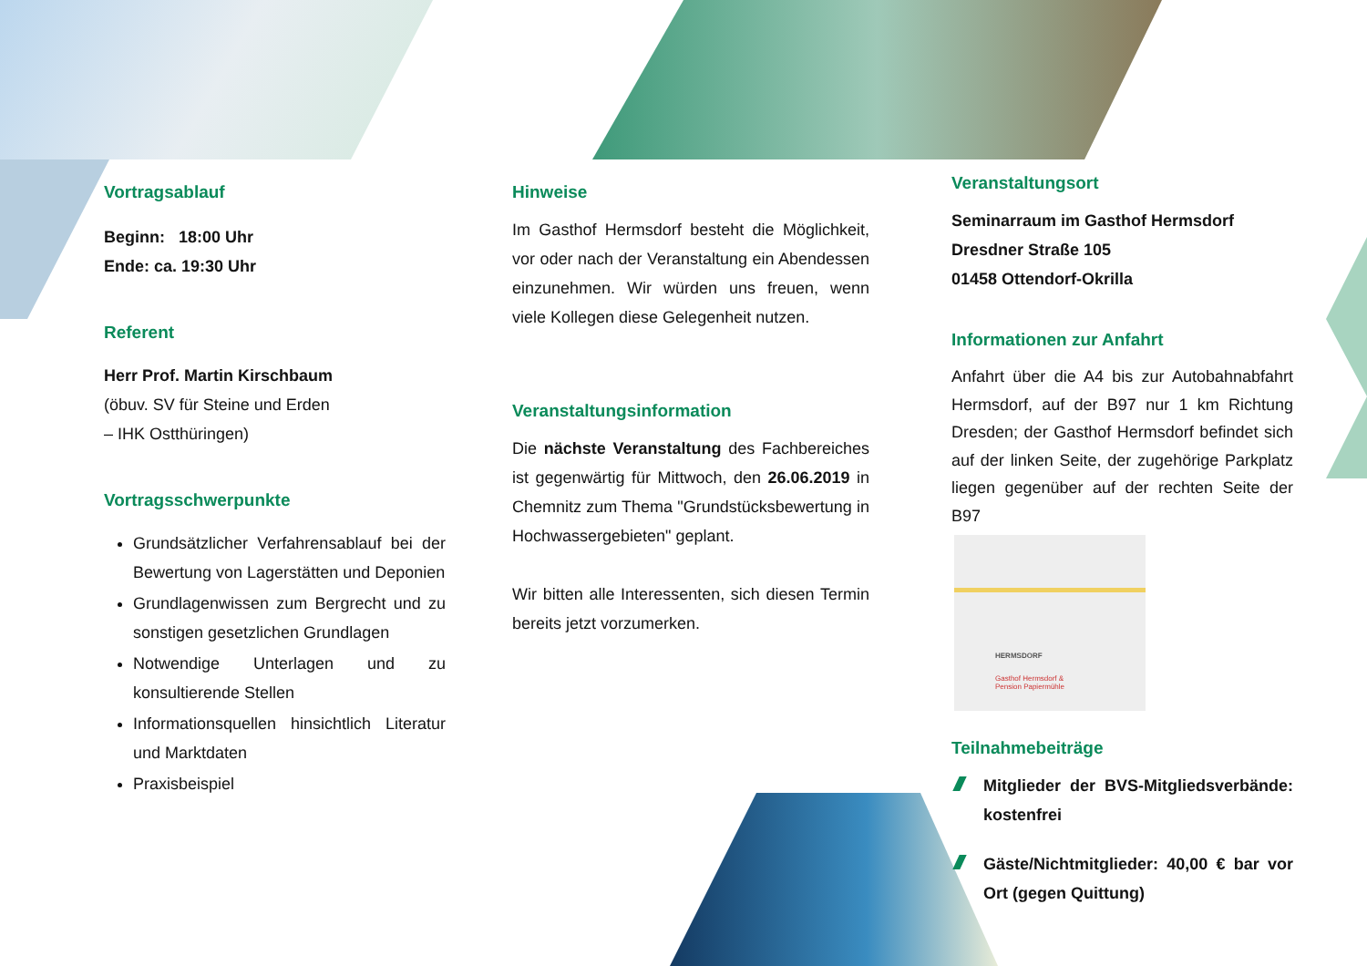Vortragsablauf
Beginn: 18:00 Uhr
Ende: ca. 19:30 Uhr
Referent
Herr Prof. Martin Kirschbaum
(öbuv. SV für Steine und Erden
– IHK Ostthüringen)
Vortragsschwerpunkte
Grundsätzlicher Verfahrensablauf bei der Bewertung von Lagerstätten und Deponien
Grundlagenwissen zum Bergrecht und zu sonstigen gesetzlichen Grundlagen
Notwendige Unterlagen und zu konsultierende Stellen
Informationsquellen hinsichtlich Literatur und Marktdaten
Praxisbeispiel
Hinweise
Im Gasthof Hermsdorf besteht die Möglichkeit, vor oder nach der Veranstaltung ein Abendessen einzunehmen. Wir würden uns freuen, wenn viele Kollegen diese Gelegenheit nutzen.
Veranstaltungsinformation
Die nächste Veranstaltung des Fachbereiches ist gegenwärtig für Mittwoch, den 26.06.2019 in Chemnitz zum Thema "Grundstücksbewertung in Hochwassergebieten" geplant.
Wir bitten alle Interessenten, sich diesen Termin bereits jetzt vorzumerken.
Veranstaltungsort
Seminarraum im Gasthof Hermsdorf
Dresdner Straße 105
01458 Ottendorf-Okrilla
Informationen zur Anfahrt
Anfahrt über die A4 bis zur Autobahnabfahrt Hermsdorf, auf der B97 nur 1 km Richtung Dresden; der Gasthof Hermsdorf befindet sich auf der linken Seite, der zugehörige Parkplatz liegen gegenüber auf der rechten Seite der B97
HERMSDORF
Gasthof Hermsdorf &
Pension Papiermühle
Teilnahmebeiträge
Mitglieder der BVS-Mitgliedsverbände: kostenfrei
Gäste/Nichtmitglieder: 40,00 € bar vor Ort (gegen Quittung)